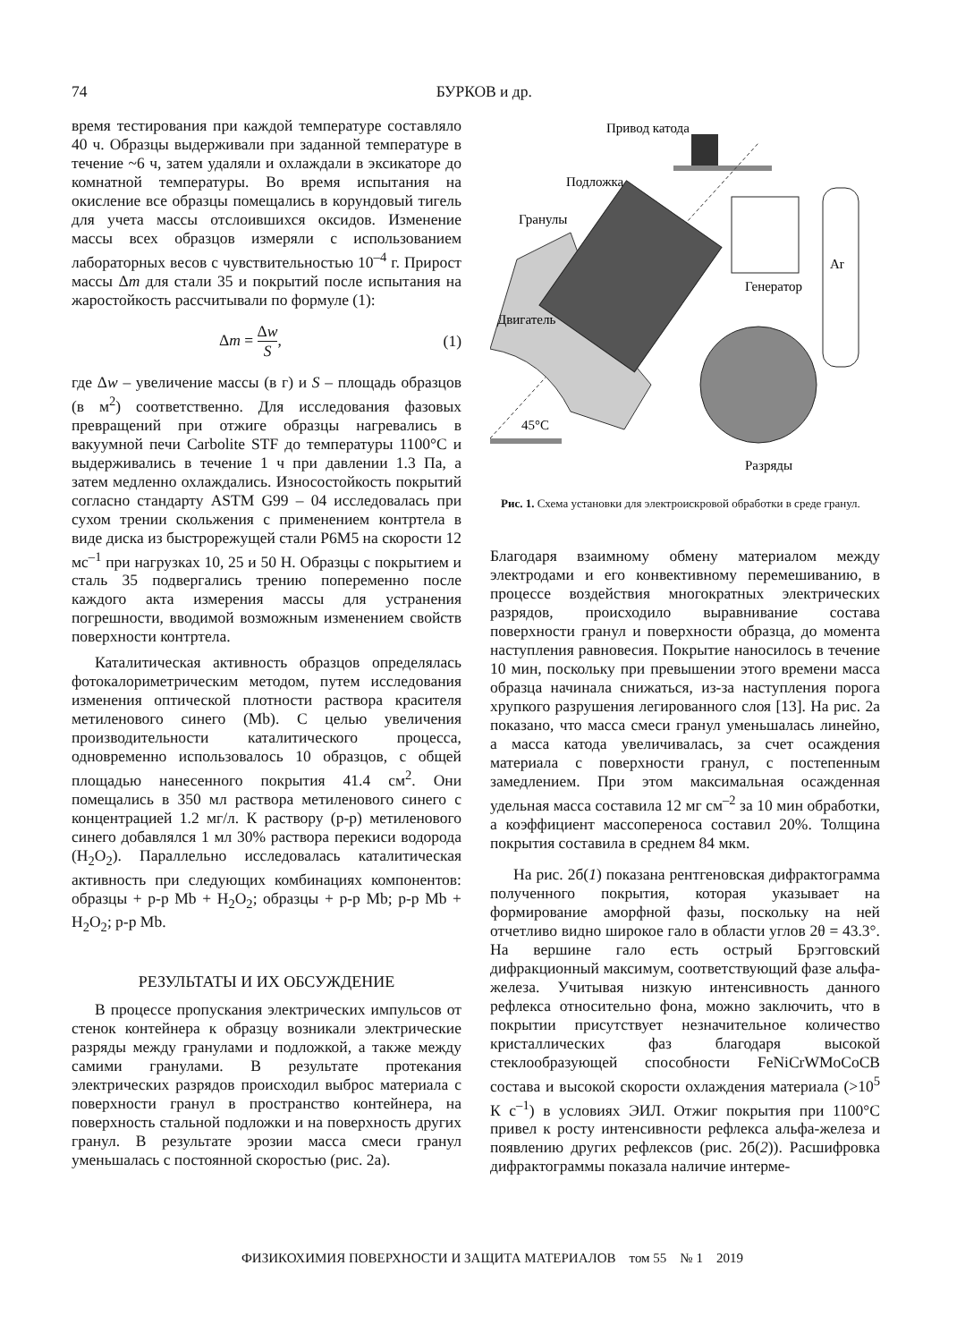74 БУРКОВ и др.
время тестирования при каждой температуре составляло 40 ч. Образцы выдерживали при заданной температуре в течение ~6 ч, затем удаляли и охлаждали в эксикаторе до комнатной температуры. Во время испытания на окисление все образцы помещались в корундовый тигель для учета массы отслоившихся оксидов. Изменение массы всех образцов измеряли с использованием лабораторных весов с чувствительностью 10<sup>–4</sup> г. Прирост массы Δm для стали 35 и покрытий после испытания на жаростойкость рассчитывали по формуле (1):
Δm = Δw S, (1)
где Δw – увеличение массы (в г) и S – площадь образцов (в м<sup>2</sup>) соответственно. Для исследования фазовых превращений при отжиге образцы нагревались в вакуумной печи Carbolite STF до температуры 1100°С и выдерживались в течение 1 ч при давлении 1.3 Па, а затем медленно охлаждались. Износостойкость покрытий согласно стандарту ASTM G99 – 04 исследовалась при сухом трении скольжения с применением контртела в виде диска из быстрорежущей стали Р6М5 на скорости 12 мс<sup>–1</sup> при нагрузках 10, 25 и 50 Н. Образцы с покрытием и сталь 35 подвергались трению попеременно после каждого акта измерения массы для устранения погрешности, вводимой возможным изменением свойств поверхности контртела.
Каталитическая активность образцов определялась фотокалориметрическим методом, путем исследования изменения оптической плотности раствора красителя метиленового синего (Mb). С целью увеличения производительности каталитического процесса, одновременно использовалось 10 образцов, с общей площадью нанесенного покрытия 41.4 см<sup>2</sup>. Они помещались в 350 мл раствора метиленового синего с концентрацией 1.2 мг/л. К раствору (р-р) метиленового синего добавлялся 1 мл 30% раствора перекиси водорода (H<sub>2</sub>O<sub>2</sub>). Параллельно исследовалась каталитическая активность при следующих комбинациях компонентов: образцы + р-р Mb + H<sub>2</sub>O<sub>2</sub>; образцы + р-р Mb; р-р Mb + H<sub>2</sub>O<sub>2</sub>; р-р Mb.
РЕЗУЛЬТАТЫ И ИХ ОБСУЖДЕНИЕ
В процессе пропускания электрических импульсов от стенок контейнера к образцу возникали электрические разряды между гранулами и подложкой, а также между самими гранулами. В результате протекания электрических разрядов происходил выброс материала с поверхности гранул в пространство контейнера, на поверхность стальной подложки и на поверхность других гранул. В результате эрозии масса смеси гранул уменьшалась с постоянной скоростью (рис. 2а).
Привод катода
Подложка
Гранулы
Ar
Генератор
Двигатель
45°С
Разряды
Рис. 1. Схема установки для электроискровой обработки в среде гранул.
Благодаря взаимному обмену материалом между электродами и его конвективному перемешиванию, в процессе воздействия многократных электрических разрядов, происходило выравнивание состава поверхности гранул и поверхности образца, до момента наступления равновесия. Покрытие наносилось в течение 10 мин, поскольку при превышении этого времени масса образца начинала снижаться, из-за наступления порога хрупкого разрушения легированного слоя [13]. На рис. 2а показано, что масса смеси гранул уменьшалась линейно, а масса катода увеличивалась, за счет осаждения материала с поверхности гранул, с постепенным замедлением. При этом максимальная осажденная удельная масса составила 12 мг см<sup>–2</sup> за 10 мин обработки, а коэффициент массопереноса составил 20%. Толщина покрытия составила в среднем 84 мкм.
На рис. 2б(1) показана рентгеновская дифрактограмма полученного покрытия, которая указывает на формирование аморфной фазы, поскольку на ней отчетливо видно широкое гало в области углов 2θ = 43.3°. На вершине гало есть острый Брэгговский дифракционный максимум, соответствующий фазе альфа-железа. Учитывая низкую интенсивность данного рефлекса относительно фона, можно заключить, что в покрытии присутствует незначительное количество кристаллических фаз благодаря высокой стеклообразующей способности FeNiCrWMoCoCB состава и высокой скорости охлаждения материала (>10<sup>5</sup> К с<sup>–1</sup>) в условиях ЭИЛ. Отжиг покрытия при 1100°С привел к росту интенсивности рефлекса альфа-железа и появлению других рефлексов (рис. 2б(2)). Расшифровка дифрактограммы показала наличие интерме-
ФИЗИКОХИМИЯ ПОВЕРХНОСТИ И ЗАЩИТА МАТЕРИАЛОВ том 55 № 1 2019